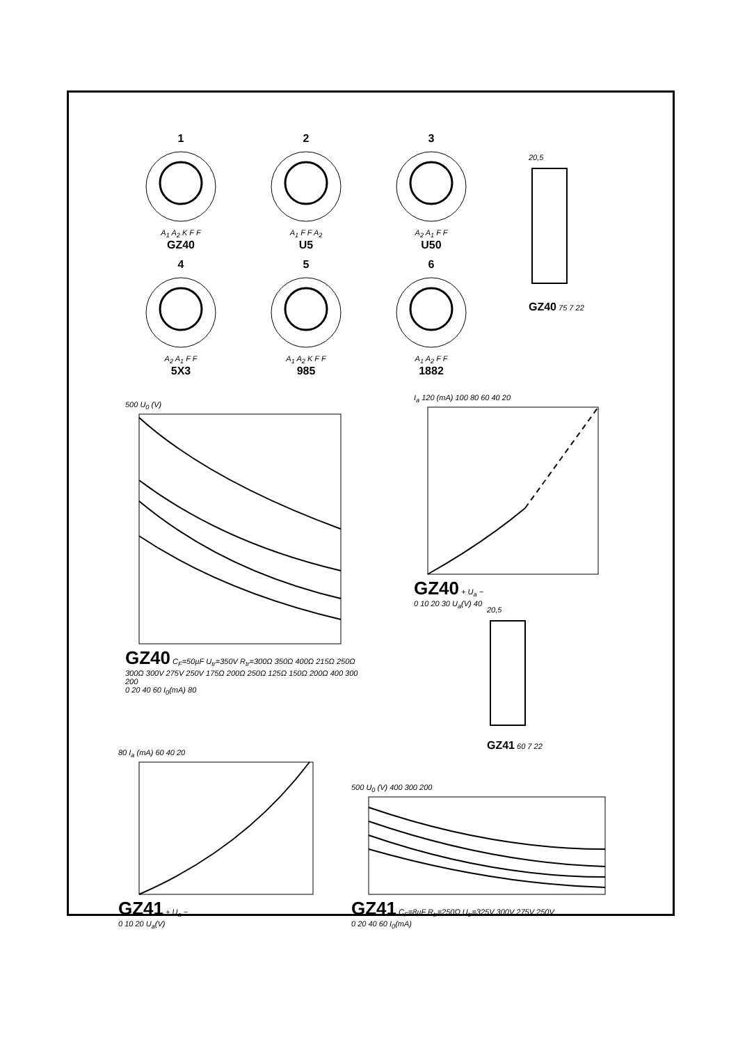1A<sub>1</sub> A<sub>2</sub> K F F
GZ40
2A<sub>1</sub> F F A<sub>2</sub>
U5
3A<sub>2</sub> A<sub>1</sub> F F
U50
4A<sub>2</sub> A<sub>1</sub> F F
5X3
5A<sub>1</sub> A<sub>2</sub> K F F
985
6A<sub>1</sub> A<sub>2</sub> F F
1882
20,5GZ40 75 7 22
500 U<sub>0</sub> (V)
GZ40 C<sub>F</sub>=50µF U<sub>tr</sub>=350V R<sub>tr</sub>=300Ω 350Ω 400Ω 215Ω 250Ω 300Ω 300V 275V 250V 175Ω 200Ω 250Ω 125Ω 150Ω 200Ω 400 300 200
0 20 40 60 I<sub>0</sub>(mA) 80
I<sub>a</sub> 120 (mA) 100 80 60 40 20
GZ40 + U<sub>a</sub> −
0 10 20 30 U<sub>a</sub>(V) 40
20,5GZ41 60 7 22
80 I<sub>a</sub> (mA) 60 40 20
GZ41 + U<sub>a</sub> −
0 10 20 U<sub>a</sub>(V)
500 U<sub>0</sub> (V) 400 300 200
GZ41 C<sub>F</sub>=8µF R<sub>tr</sub>=250Ω U<sub>tr</sub>=325V 300V 275V 250V
0 20 40 60 I<sub>0</sub>(mA)